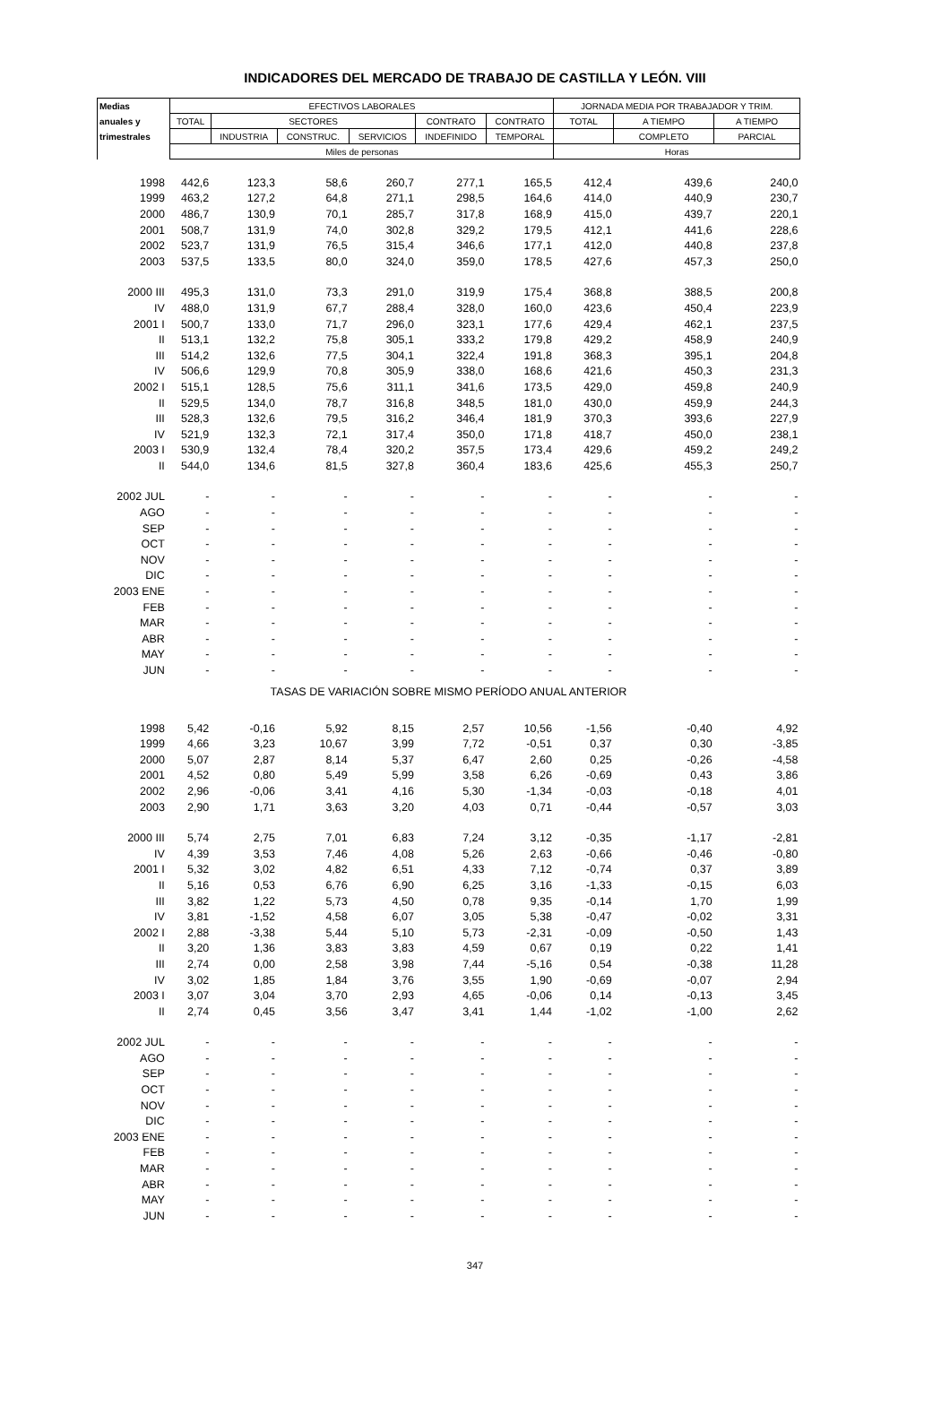INDICADORES DEL MERCADO DE TRABAJO DE CASTILLA Y LEÓN. VIII
| Medias | EFECTIVOS LABORALES | | | | | | JORNADA MEDIA POR TRABAJADOR Y TRIM. | | |
| --- | --- | --- | --- | --- | --- | --- | --- | --- | --- |
| anuales y | TOTAL | SECTORES | | | CONTRATO | CONTRATO | TOTAL | A TIEMPO | A TIEMPO |
| trimestrales | | INDUSTRIA | CONSTRUC. | SERVICIOS | INDEFINIDO | TEMPORAL | | COMPLETO | PARCIAL |
| | Miles de personas | | | | | | Horas | | |
| 1998 | 442,6 | 123,3 | 58,6 | 260,7 | 277,1 | 165,5 | 412,4 | 439,6 | 240,0 |
| 1999 | 463,2 | 127,2 | 64,8 | 271,1 | 298,5 | 164,6 | 414,0 | 440,9 | 230,7 |
| 2000 | 486,7 | 130,9 | 70,1 | 285,7 | 317,8 | 168,9 | 415,0 | 439,7 | 220,1 |
| 2001 | 508,7 | 131,9 | 74,0 | 302,8 | 329,2 | 179,5 | 412,1 | 441,6 | 228,6 |
| 2002 | 523,7 | 131,9 | 76,5 | 315,4 | 346,6 | 177,1 | 412,0 | 440,8 | 237,8 |
| 2003 | 537,5 | 133,5 | 80,0 | 324,0 | 359,0 | 178,5 | 427,6 | 457,3 | 250,0 |
| 2000 III | 495,3 | 131,0 | 73,3 | 291,0 | 319,9 | 175,4 | 368,8 | 388,5 | 200,8 |
| IV | 488,0 | 131,9 | 67,7 | 288,4 | 328,0 | 160,0 | 423,6 | 450,4 | 223,9 |
| 2001 I | 500,7 | 133,0 | 71,7 | 296,0 | 323,1 | 177,6 | 429,4 | 462,1 | 237,5 |
| II | 513,1 | 132,2 | 75,8 | 305,1 | 333,2 | 179,8 | 429,2 | 458,9 | 240,9 |
| III | 514,2 | 132,6 | 77,5 | 304,1 | 322,4 | 191,8 | 368,3 | 395,1 | 204,8 |
| IV | 506,6 | 129,9 | 70,8 | 305,9 | 338,0 | 168,6 | 421,6 | 450,3 | 231,3 |
| 2002 I | 515,1 | 128,5 | 75,6 | 311,1 | 341,6 | 173,5 | 429,0 | 459,8 | 240,9 |
| II | 529,5 | 134,0 | 78,7 | 316,8 | 348,5 | 181,0 | 430,0 | 459,9 | 244,3 |
| III | 528,3 | 132,6 | 79,5 | 316,2 | 346,4 | 181,9 | 370,3 | 393,6 | 227,9 |
| IV | 521,9 | 132,3 | 72,1 | 317,4 | 350,0 | 171,8 | 418,7 | 450,0 | 238,1 |
| 2003 I | 530,9 | 132,4 | 78,4 | 320,2 | 357,5 | 173,4 | 429,6 | 459,2 | 249,2 |
| II | 544,0 | 134,6 | 81,5 | 327,8 | 360,4 | 183,6 | 425,6 | 455,3 | 250,7 |
| 2002 JUL | - | - | - | - | - | - | - | - | - |
| AGO | - | - | - | - | - | - | - | - | - |
| SEP | - | - | - | - | - | - | - | - | - |
| OCT | - | - | - | - | - | - | - | - | - |
| NOV | - | - | - | - | - | - | - | - | - |
| DIC | - | - | - | - | - | - | - | - | - |
| 2003 ENE | - | - | - | - | - | - | - | - | - |
| FEB | - | - | - | - | - | - | - | - | - |
| MAR | - | - | - | - | - | - | - | - | - |
| ABR | - | - | - | - | - | - | - | - | - |
| MAY | - | - | - | - | - | - | - | - | - |
| JUN | - | - | - | - | - | - | - | - | - |
| TASAS DE VARIACIÓN SOBRE MISMO PERÍODO ANUAL ANTERIOR | | | | | | | | | |
| 1998 | 5,42 | -0,16 | 5,92 | 8,15 | 2,57 | 10,56 | -1,56 | -0,40 | 4,92 |
| 1999 | 4,66 | 3,23 | 10,67 | 3,99 | 7,72 | -0,51 | 0,37 | 0,30 | -3,85 |
| 2000 | 5,07 | 2,87 | 8,14 | 5,37 | 6,47 | 2,60 | 0,25 | -0,26 | -4,58 |
| 2001 | 4,52 | 0,80 | 5,49 | 5,99 | 3,58 | 6,26 | -0,69 | 0,43 | 3,86 |
| 2002 | 2,96 | -0,06 | 3,41 | 4,16 | 5,30 | -1,34 | -0,03 | -0,18 | 4,01 |
| 2003 | 2,90 | 1,71 | 3,63 | 3,20 | 4,03 | 0,71 | -0,44 | -0,57 | 3,03 |
| 2000 III | 5,74 | 2,75 | 7,01 | 6,83 | 7,24 | 3,12 | -0,35 | -1,17 | -2,81 |
| IV | 4,39 | 3,53 | 7,46 | 4,08 | 5,26 | 2,63 | -0,66 | -0,46 | -0,80 |
| 2001 I | 5,32 | 3,02 | 4,82 | 6,51 | 4,33 | 7,12 | -0,74 | 0,37 | 3,89 |
| II | 5,16 | 0,53 | 6,76 | 6,90 | 6,25 | 3,16 | -1,33 | -0,15 | 6,03 |
| III | 3,82 | 1,22 | 5,73 | 4,50 | 0,78 | 9,35 | -0,14 | 1,70 | 1,99 |
| IV | 3,81 | -1,52 | 4,58 | 6,07 | 3,05 | 5,38 | -0,47 | -0,02 | 3,31 |
| 2002 I | 2,88 | -3,38 | 5,44 | 5,10 | 5,73 | -2,31 | -0,09 | -0,50 | 1,43 |
| II | 3,20 | 1,36 | 3,83 | 3,83 | 4,59 | 0,67 | 0,19 | 0,22 | 1,41 |
| III | 2,74 | 0,00 | 2,58 | 3,98 | 7,44 | -5,16 | 0,54 | -0,38 | 11,28 |
| IV | 3,02 | 1,85 | 1,84 | 3,76 | 3,55 | 1,90 | -0,69 | -0,07 | 2,94 |
| 2003 I | 3,07 | 3,04 | 3,70 | 2,93 | 4,65 | -0,06 | 0,14 | -0,13 | 3,45 |
| II | 2,74 | 0,45 | 3,56 | 3,47 | 3,41 | 1,44 | -1,02 | -1,00 | 2,62 |
| 2002 JUL | - | - | - | - | - | - | - | - | - |
| AGO | - | - | - | - | - | - | - | - | - |
| SEP | - | - | - | - | - | - | - | - | - |
| OCT | - | - | - | - | - | - | - | - | - |
| NOV | - | - | - | - | - | - | - | - | - |
| DIC | - | - | - | - | - | - | - | - | - |
| 2003 ENE | - | - | - | - | - | - | - | - | - |
| FEB | - | - | - | - | - | - | - | - | - |
| MAR | - | - | - | - | - | - | - | - | - |
| ABR | - | - | - | - | - | - | - | - | - |
| MAY | - | - | - | - | - | - | - | - | - |
| JUN | - | - | - | - | - | - | - | - | - |
347